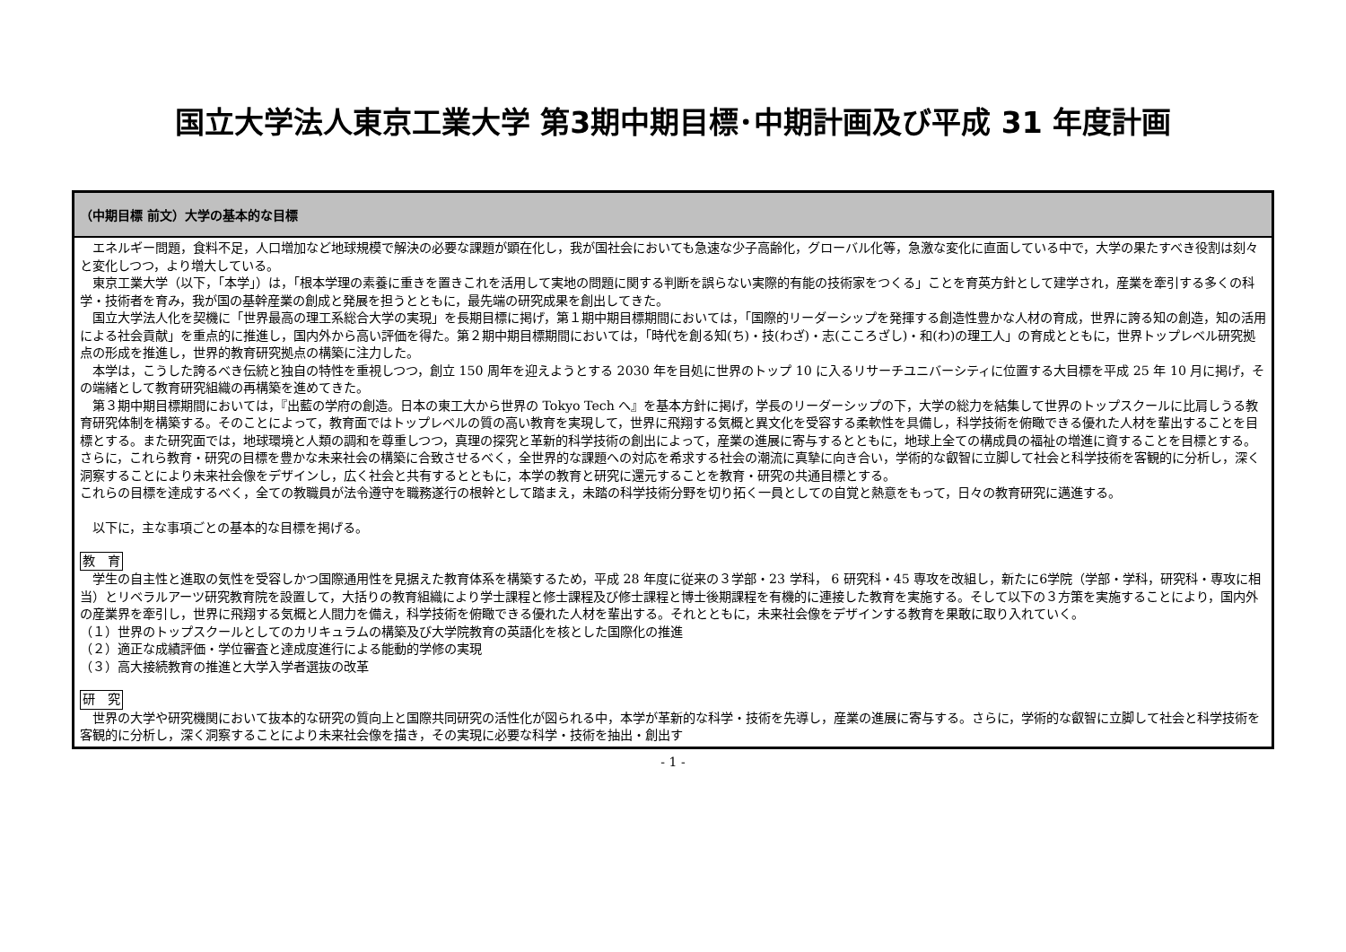国立大学法人東京工業大学 第3期中期目標･中期計画及び平成 31 年度計画
| （中期目標 前文）大学の基本的な目標 |
| --- |
| エネルギー問題，食料不足，人口増加など地球規模で解決の必要な課題が顕在化し，我が国社会においても急速な少子高齢化，グローバル化等，急激な変化に直面している中で，大学の果たすべき役割は刻々と変化しつつ，より増大している。 東京工業大学（以下，｢本学｣）は，｢根本学理の素養に重きを置きこれを活用して実地の問題に関する判断を誤らない実際的有能の技術家をつくる」ことを育英方針として建学され，産業を牽引する多くの科学・技術者を育み，我が国の基幹産業の創成と発展を担うとともに，最先端の研究成果を創出してきた。 国立大学法人化を契機に「世界最高の理工系総合大学の実現」を長期目標に掲げ，第１期中期目標期間においては，｢国際的リーダーシップを発揮する創造性豊かな人材の育成，世界に誇る知の創造，知の活用による社会貢献」を重点的に推進し，国内外から高い評価を得た。第２期中期目標期間においては，｢時代を創る知(ち)・技(わざ)・志(こころざし)・和(わ)の理工人」の育成とともに，世界トップレベル研究拠点の形成を推進し，世界的教育研究拠点の構築に注力した。 本学は，こうした誇るべき伝統と独自の特性を重視しつつ，創立 150 周年を迎えようとする 2030 年を目処に世界のトップ 10 に入るリサーチユニバーシティに位置する大目標を平成 25 年 10 月に掲げ，その端緒として教育研究組織の再構築を進めてきた。 第３期中期目標期間においては，『出藍の学府の創造。日本の東工大から世界の Tokyo Tech へ』を基本方針に掲げ，学長のリーダーシップの下，大学の総力を結集して世界のトップスクールに比肩しうる教育研究体制を構築する。そのことによって，教育面ではトップレベルの質の高い教育を実現して，世界に飛翔する気概と異文化を受容する柔軟性を具備し，科学技術を俯瞰できる優れた人材を輩出することを目標とする。また研究面では，地球環境と人類の調和を尊重しつつ，真理の探究と革新的科学技術の創出によって，産業の進展に寄与するとともに，地球上全ての構成員の福祉の増進に資することを目標とする。さらに，これら教育・研究の目標を豊かな未来社会の構築に合致させるべく，全世界的な課題への対応を希求する社会の潮流に真摯に向き合い，学術的な叡智に立脚して社会と科学技術を客観的に分析し，深く洞察することにより未来社会像をデザインし，広く社会と共有するとともに，本学の教育と研究に還元することを教育・研究の共通目標とする。 これらの目標を達成するべく，全ての教職員が法令遵守を職務遂行の根幹として踏まえ，未踏の科学技術分野を切り拓く一員としての自覚と熱意をもって，日々の教育研究に邁進する。 以下に，主な事項ごとの基本的な目標を掲げる。 教 育 学生の自主性と進取の気性を受容しかつ国際通用性を見据えた教育体系を構築するため，平成 28 年度に従来の３学部・23 学科， 6 研究科・45 専攻を改組し，新たに6学院（学部・学科，研究科・専攻に相当）とリベラルアーツ研究教育院を設置して，大括りの教育組織により学士課程と修士課程及び修士課程と博士後期課程を有機的に連接した教育を実施する。そして以下の３方策を実施することにより，国内外の産業界を牽引し，世界に飛翔する気概と人間力を備え，科学技術を俯瞰できる優れた人材を輩出する。それとともに，未来社会像をデザインする教育を果敢に取り入れていく。 （１）世界のトップスクールとしてのカリキュラムの構築及び大学院教育の英語化を核とした国際化の推進 （２）適正な成績評価・学位審査と達成度進行による能動的学修の実現 （３）高大接続教育の推進と大学入学者選抜の改革 研 究 世界の大学や研究機関において抜本的な研究の質向上と国際共同研究の活性化が図られる中，本学が革新的な科学・技術を先導し，産業の進展に寄与する。さらに，学術的な叡智に立脚して社会と科学技術を客観的に分析し，深く洞察することにより未来社会像を描き，その実現に必要な科学・技術を抽出・創出す |
- 1 -